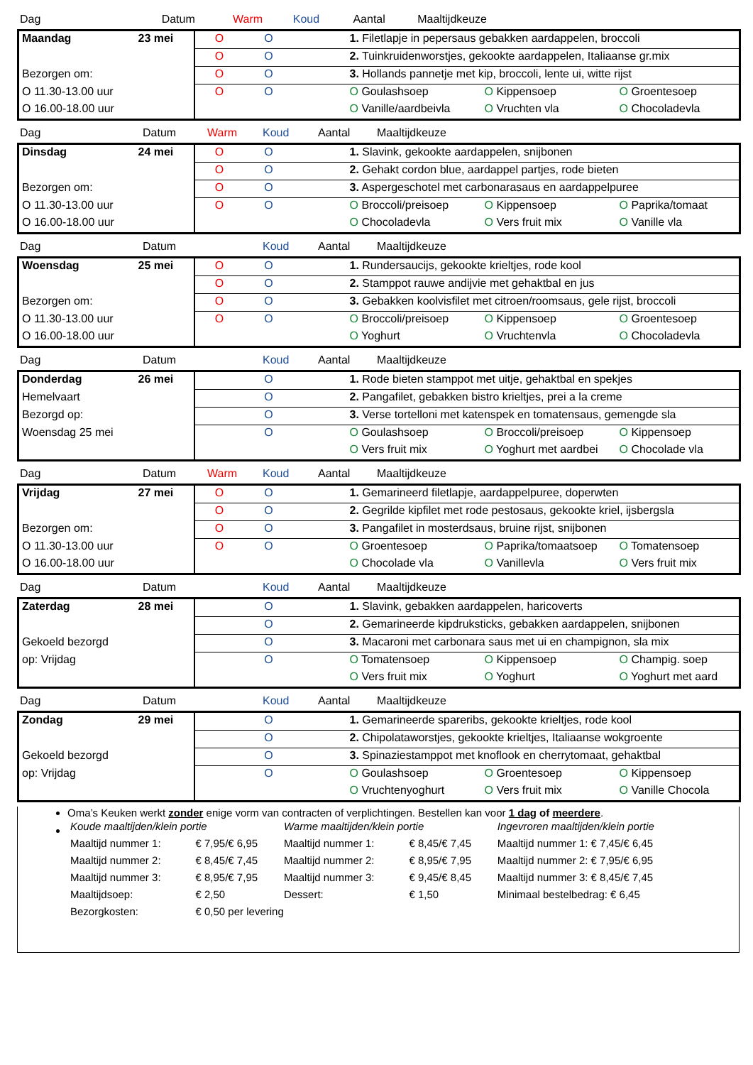| Dag | Datum | Warm | Koud | Aantal | Maaltijdkeuze |
| --- | --- | --- | --- | --- | --- |
| Maandag | 23 mei | O | O | | 1. Filetlapje in pepersaus gebakken aardappelen, broccoli | | |
| | | O | O | | 2. Tuinkruidenworstjes, gekookte aardappelen, Italiaanse gr.mix | | |
| Bezorgen om: | | O | O | | 3. Hollands pannetje met kip, broccoli, lente ui, witte rijst | | |
| O 11.30-13.00 uur | | O | O | | O Goulashsoep | O Kippensoep | O Groentesoep |
| O 16.00-18.00 uur | | | | | O Vanille/aardbeivla | O Vruchten vla | O Chocoladevla |
| Dag | Datum | Warm | Koud | Aantal | Maaltijdkeuze |
| --- | --- | --- | --- | --- | --- |
| Dinsdag | 24 mei | O | O | | 1. Slavink, gekookte aardappelen, snijbonen | | |
| | | O | O | | 2. Gehakt cordon blue, aardappel partjes, rode bieten | | |
| Bezorgen om: | | O | O | | 3. Aspergeschotel met carbonarasaus en aardappelpuree | | |
| O 11.30-13.00 uur | | O | O | | O Broccoli/preisoep | O Kippensoep | O Paprika/tomaat |
| O 16.00-18.00 uur | | | | | O Chocoladevla | O Vers fruit mix | O Vanille vla |
| Dag | Datum | | Koud | Aantal | Maaltijdkeuze |
| --- | --- | --- | --- | --- | --- |
| Woensdag | 25 mei | O | O | | 1. Rundersaucijs, gekookte krieltjes, rode kool | | |
| | | O | O | | 2. Stamppot rauwe andijvie met gehaktbal en jus | | |
| Bezorgen om: | | O | O | | 3. Gebakken koolvisfilet met citroen/roomsaus, gele rijst, broccoli | | |
| O 11.30-13.00 uur | | O | O | | O Broccoli/preisoep | O Kippensoep | O Groentesoep |
| O 16.00-18.00 uur | | | | | O Yoghurt | O Vruchtenvla | O Chocoladevla |
| Dag | Datum | | Koud | Aantal | Maaltijdkeuze |
| --- | --- | --- | --- | --- | --- |
| Donderdag | 26 mei | | O | | 1. Rode bieten stamppot met uitje, gehaktbal en spekjes | | |
| Hemelvaart | | | O | | 2. Pangafilet, gebakken bistro krieltjes, prei a la creme | | |
| Bezorgd op: | | | O | | 3. Verse tortelloni met katenspek en tomatensaus, gemengde sla | | |
| Woensdag 25 mei | | | O | | O Goulashsoep | O Broccoli/preisoep | O Kippensoep |
| | | | | | O Vers fruit mix | O Yoghurt met aardbei | O Chocolade vla |
| Dag | Datum | Warm | Koud | Aantal | Maaltijdkeuze |
| --- | --- | --- | --- | --- | --- |
| Vrijdag | 27 mei | O | O | | 1. Gemarineerd filetlapje, aardappelpuree, doperwten | | |
| | | O | O | | 2. Gegrilde kipfilet met rode pestosaus, gekookte kriel, ijsbergsla | | |
| Bezorgen om: | | O | O | | 3. Pangafilet in mosterdsaus, bruine rijst, snijbonen | | |
| O 11.30-13.00 uur | | O | O | | O Groentesoep | O Paprika/tomaatsoep | O Tomatensoep |
| O 16.00-18.00 uur | | | | | O Chocolade vla | O Vanillevla | O Vers fruit mix |
| Dag | Datum | | Koud | Aantal | Maaltijdkeuze |
| --- | --- | --- | --- | --- | --- |
| Zaterdag | 28 mei | | O | | 1. Slavink, gebakken aardappelen, haricoverts | | |
| | | | O | | 2. Gemarineerde kipdruksticks, gebakken aardappelen, snijbonen | | |
| Gekoeld bezorgd | | | O | | 3. Macaroni met carbonara saus met ui en champignon, sla mix | | |
| op: Vrijdag | | | O | | O Tomatensoep | O Kippensoep | O Champig. soep |
| | | | | | O Vers fruit mix | O Yoghurt | O Yoghurt met aard |
| Dag | Datum | | Koud | Aantal | Maaltijdkeuze |
| --- | --- | --- | --- | --- | --- |
| Zondag | 29 mei | | O | | 1. Gemarineerde spareribs, gekookte krieltjes, rode kool | | |
| | | | O | | 2. Chipolataworstjes, gekookte krieltjes, Italiaanse wokgroente | | |
| Gekoeld bezorgd | | | O | | 3. Spinaziestamppot met knoflook en cherrytomaat, gehaktbal | | |
| op: Vrijdag | | | O | | O Goulashsoep | O Groentesoep | O Kippensoep |
| | | | | | O Vruchtenyoghurt | O Vers fruit mix | O Vanille Chocola |
Oma’s Keuken werkt zonder enige vorm van contracten of verplichtingen. Bestellen kan voor 1 dag of meerdere.
| Koude maaltijden/klein portie | | Warme maaltijden/klein portie | | Ingevroren maaltijden/klein portie |
| Maaltijd nummer 1: | € 7,95/€ 6,95 | Maaltijd nummer 1: | € 8,45/€ 7,45 | Maaltijd nummer 1: € 7,45/€ 6,45 |
| Maaltijd nummer 2: | € 8,45/€ 7,45 | Maaltijd nummer 2: | € 8,95/€ 7,95 | Maaltijd nummer 2: € 7,95/€ 6,95 |
| Maaltijd nummer 3: | € 8,95/€ 7,95 | Maaltijd nummer 3: | € 9,45/€ 8,45 | Maaltijd nummer 3: € 8,45/€ 7,45 |
| Maaltijdsoep: | € 2,50 | Dessert: | € 1,50 | Minimaal bestelbedrag: € 6,45 |
| Bezorgkosten: | € 0,50 per levering | | | |